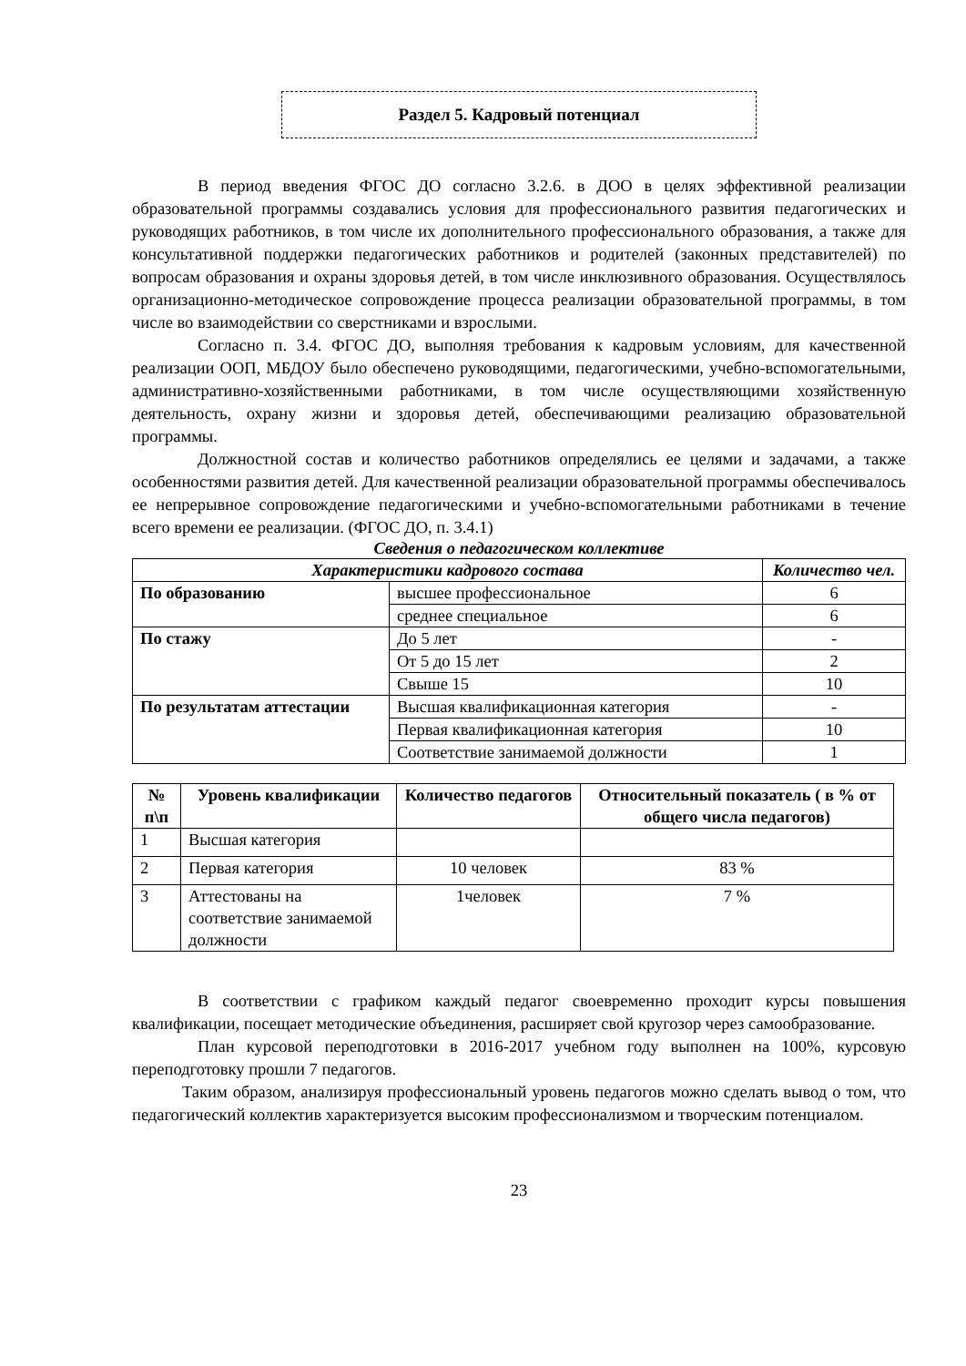Раздел 5. Кадровый потенциал
В период введения ФГОС ДО согласно 3.2.6. в ДОО в целях эффективной реализации образовательной программы создавались условия для профессионального развития педагогических и руководящих работников, в том числе их дополнительного профессионального образования, а также для консультативной поддержки педагогических работников и родителей (законных представителей) по вопросам образования и охраны здоровья детей, в том числе инклюзивного образования. Осуществлялось организационно-методическое сопровождение процесса реализации образовательной программы, в том числе во взаимодействии со сверстниками и взрослыми.
Согласно п. 3.4. ФГОС ДО, выполняя требования к кадровым условиям, для качественной реализации ООП, МБДОУ было обеспечено руководящими, педагогическими, учебно-вспомогательными, административно-хозяйственными работниками, в том числе осуществляющими хозяйственную деятельность, охрану жизни и здоровья детей, обеспечивающими реализацию образовательной программы.
Должностной состав и количество работников определялись ее целями и задачами, а также особенностями развития детей. Для качественной реализации образовательной программы обеспечивалось ее непрерывное сопровождение педагогическими и учебно-вспомогательными работниками в течение всего времени ее реализации. (ФГОС ДО, п. 3.4.1)
Сведения о педагогическом коллективе
| Характеристики кадрового состава | | Количество чел. |
| --- | --- | --- |
| По образованию | высшее профессиональное | 6 |
| | среднее специальное | 6 |
| По стажу | До 5 лет | - |
| | От 5 до 15 лет | 2 |
| | Свыше 15 | 10 |
| По результатам аттестации | Высшая квалификационная категория | - |
| | Первая квалификационная категория | 10 |
| | Соответствие занимаемой должности | 1 |
| № п\п | Уровень квалификации | Количество педагогов | Относительный показатель ( в % от общего числа педагогов) |
| --- | --- | --- | --- |
| 1 | Высшая категория | | |
| 2 | Первая категория | 10 человек | 83 % |
| 3 | Аттестованы на соответствие занимаемой должности | 1человек | 7 % |
В соответствии с графиком каждый педагог своевременно проходит курсы повышения квалификации, посещает методические объединения, расширяет свой кругозор через самообразование.
План курсовой переподготовки в 2016-2017 учебном году выполнен на 100%, курсовую переподготовку прошли 7 педагогов.
Таким образом, анализируя профессиональный уровень педагогов можно сделать вывод о том, что педагогический коллектив характеризуется высоким профессионализмом и творческим потенциалом.
23